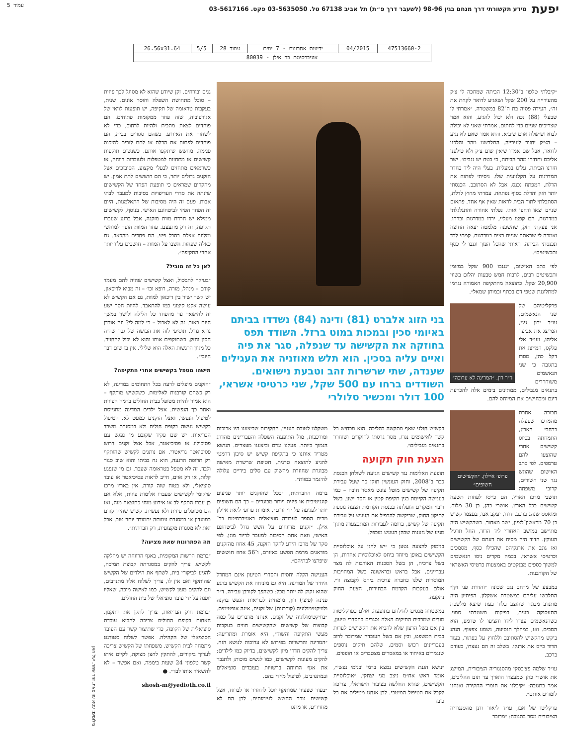יפעת מידע תקשורתי דרך מנחם בגין 98-96 (לשעבר דרך פ״ת) תל אביב 67138 טל. 03-5635050 פקס. 03-5617166
עמוד 5
| 47513660-2 | 04/2015 | ידיעות אחרונות - 7 ימים | עמוד 28 | 5/5 | 26.56x31.64 |
| אוניברסיטת בר אילן - 80039 | | | | | |
״קיבלתי טלפון ב־12:30 הביתה שמחכה לי צ׳ק מהעירייה על 200 שקל ושאגיע לדואר לקחת את זה״, העידה פסיה בת ה־82 במשטרה. ״אמרתי לו שבעלי (88) נכה ולא יכול להגיע, והוא אמר שצריכים שניים כדי לחתום. אמרתי שאני לא יכולה לבוא ושישלח אדם שיביא. והוא אמר שאם לא נגיע – הצ׳ק יחזור לעירייה. התלבשנו מהר והלכנו לדואר, אבל שם אמרו ש׳אין שום צ׳ק ולא טילפנו אליכם ותחזרו מהר הביתה, כי בטח יש גנבים׳. ישר חזרנו הביתה. עלינו במעלית. בעלי היה ליד בחדר המדרגות על הקלנועית שלו. ניסיתי לפתוח את הדלת, המפתח נכנס, אבל לא הסתובב. הכנסתי יותר חזק והדלת בסוף נפתחה. עמדתי מחוץ לדלת, הסתכלתי לתוך הבית לראות שאין אף אחד. פתאום שניים יצאו ודחפו אותי. נפלתי אחורה והתגלגלתי במדרגות. הם קפצו מעליי, ירדו במדרגות וברחו. אני צעקתי חזק, שהשכנה מלמטה יצאה החוצה ואמרה לי שראתה שניים רצים במדרגות. קמתי לבד ונכנסתי הביתה. ראיתי שהכל הפוך וגנבו לי כסף ותכשיטים״.
לפי כתב האישום, ״נגנבו 900 שקל במזומן ותכשיטים רבים, לרבות חמש טבעות יהלום בשווי 20,900 שקל. כתוצאה מהתקיפה האמורה נגרמו למתלוננת שטפי דם בכתף ובמותן שמאל״.
ד״ר רון. ״המדינה לא ערוכה״
פרקליטיהם של שני הנאשמים, עו״ד ירון גיגי, המייצג את אביער אליהו, ועו״ד אלי פלקס, המייצג את דקל כהן, מסרו בתגובה כי שני הנאשמים משוחררים בתנאים מגבילים, ממתינים בימים אלה להכרעת דינם ומכחישים את המיוחס להם.
פרופ׳ איילון. ״הקשישים חשופים״
חבורה אחרת מהמרכז שפעלה ברחבי הארץ, התמחתה בכיוס קשישים אחרי שהוצעו להם טרמפים. לפי כתב האישום שהוגש נגד שני חשודים, קרובי משפחה תושבי מרכז הארץ, הם כייסו לפחות תשעה קשישים בכל הארץ. אושרי כהן, בן 30 מלוד, ומואסס שנהג ברכב. דודו, יעקב אבו, בעצמו קשיש בן 70 מראשון־לציון, ישב מאחור. כשהקשיש היה מתיישב במושב האחורי ליד הדוד, החל תרגיל העוקץ. הדוד היה מסיח את דעתם של הקשישים ואז גונב את ארנקיהם שהכילו כסף, מסמכים וכרטיסי אשראי. בכמה מקרים ניסו הנאשמים למשוך כספים מבנקטים באמצעות כרטיסי האשראי של הקורבנות.
במבצע של מרחב נגב שכונה ״והדרת פני זקן״ התלבשו עליהם במשטרת אשקלון. הפיתיון היה מתנדב מבוגר שהוצב בלוד בעת שיצא מלשכת התעסוקה בעיר, בפיקוח משטרתי סמוי. כשהנאשמים עצרו לידו והציעו לו טרמפ, הוא הסכים. ואז, במהלך הנסיעה, נשמע צפצוף. הנהג ביקש מהקשיש להסתובב וללחוץ על כפתור, בעוד הדוד כייס את ארנקו. בשלב זה הם נעצרו, בעודם ברכב.
עו״ד שלמה פצ׳בסקי מהסנגוריה הציבורית, המייצג את אושרי כהן שמעצרו הוארך עד תום ההליכים, אמר בתגובה: ״קיבלנו את חומרי החקירה ואנחנו לומדים אותם״.
פרקליטו של אבו, עו״ד ליאור רונן מהסנגוריה הציבורית מסר בתגובה: ״מדובר
בני הזוג אלברט (81) ודינה (84) נשדדו בביתם באיומי סכין ובמכות במוט ברזל. השודד תפס בחוזקה את הקשישה עד שנפלה, סגר את פיה ואיים עליה בסכין. הוא תלש מאוזניה את העגילים שענדה, שתי שרשרות זהב וטבעת נישואים. השודדים ברחו עם 500 שקל, שני כרטיסי אשראי, 100 דולר ומכשיר סלולרי
בקשיש חולני שאף מתקשה בהליכה. הוא מכחיש כל קשר לאישומים נגדו, מסר גרסתו לחוקרים ושוחרר בתנאים מגבילים״.
הצעת חוק תקועה
תופעת האלימות נגד קשישים הגיעה לשולחן הכנסת כבר ב־2008, וחוק העונשין תוקן כך שעל עבירת תקיפה של קשישים מוטל עונש מאסר חובה – כמו בענישה הקיימת בגין תקיפת קטין או חסר ישע. בשל ריבוי המקרים הועלתה בכנסת הקודמת הצעה נוספת לתיקון החוק, שביקשה להכפיל את העונש על עבירת תקיפה של קשיש, ברומה לעבירות המתבצעות מתוך מניע של גזענות שבהן העונש מוכפל.
בנימוק להצעה נטען כי ״יש להגן על אוכלוסיית הקשישים באופן מיוחד ביחס לאוכלוסיות אחרות, הן בשל צרכיה, הן בשל הסכנות האורבות לה מצד עבריינים, אבל בראש ובראשונה בשל המחויבות המוסרית שלנו כחברה ערכית ביחס לקבוצה זו״. אולם בעקבות הקדמת הבחירות, הצעת החוק נתקעה.
במשטרה מנסים להילחם בתופעה, אולם בפרקליטות מודים שמרבית התיקים האלה נסגרים בהסדרי טיעון, בין אם בשל הרצון שלא להביא את הקשישים לעדות בבית המשפט, ובין אם בשל העובדה שמדובר לרוב בעבריינים רכוש וסמים, שלהם תיקים נוספים שנגמרים באיחוד או במאסרים מצטברים או חופפים.
״נושא הגנת הקשישים נמצא ברמי ובנימי נפשי״, אומר ראש אח״מ ניצב מני יצחקי. ״אוכלוסיית הקשישים, שהיא החלשה בציבור הישראלי, צריכה לקבל את הטיפול המיטבי. לכן אנחנו מטילים את כל כובד
משקלנו לטובת העניין. החקירות שביצענו היו ארוכות ומורכבות, מול התופעה השפלה והעבריינים מהדרג הנמוך ביותר. פעלנו נגדם וביצענו מעצרים. הנושא מטריד אותנו כי בתקיפת קשיש יש סיכון דרמטי להגיע לתוצאה טרגית. חטיפת שרשרת מאישה מבוגרת שחוזרת מהשוק עם סלים בידיים עלולה להיגמר במוות״.
ברמה החברתית, ״ככל שהזקנים יותר פגיעים קוגניטיבית או פיזית ויותר מבוגרים – כך הם חשופים יותר לפגיעה על ידי זרים״, אומרת פרופ׳ ליאת איילון מבית הספר לעבודה סוציאלית באוניברסיטת בר־אילן. ״זקנים מדווחים על חשש גדול לביטחונם האישי, וזאת אחת הסיבות למעבר לדיור מוגן. לפי סקר של מרכז הידע לחקר הזקנה, 45 אחוז מהזקנים מודאגים מרמת הפשע באזורם, ו־56 אחוז חוששים שיפרצו לבתיהם״.
הענישה הקלה יחסית והסדרי הטיעון אינם המחדל היחיד של המדינה. היא גם מזניחה את הקשיש ברגע שהוא זקוק לה יותר מכל: כשהפך לקורבן עבירה. ד״ר פנינה (פיצי) רון, מומחית לבריאות הנפש בזקנה ולוויקטימולוגיה (קורבנות) של זקנים, אינה אופטימית. ״בוויקטימולוגיה של זקנים, אנחנו מדברים על כמה קבוצות של קשישים שהקשישים חווים בעקבות מעשי התקיפה והשוד״, היא אומרת ומתריעה: ״המדינה והרשויות בפירוש לא ערוכות לנושא הזה. צריך להקים חדרי מיון לקשישים, בדיוק כמו לילדים; להקים מעונות לקשישים, כמו לנשים מוכות; ולתגבר את אגף הרווחה ברשויות בעובדים סוציאלים ובמתנדבים, לטיפול מיידי בהם.
״בעוד שצעיר שמותקף יוכל להחזיר או לברוח, אצל קשישים גובר החשש לעימותים. לכן הם לא מחזירים, או מתגו
ננים ובורחים. זקן שיודע שהוא לא מסוגל לכך פיזית – סובל מתחושת השפלה וחוסר אונים. שנית, בעקבות טראומה של תקיפה, יש תופעות לוואי של אגורפוביה, שזה פחד ממקומות פתוחים. הם פוחדים לצאת מהבית ולהיות לרחוב, כדי לא לשחזר את האירוע. כשהם סגורים בבית, הם פוחדים לפתוח את הדלת או לתת לזרים להיכנס פנימה, מחשש שיתקפו אותם. כשנשים תוקפות קשישים או מתחזות למטפלות ולעובדות רווחה, או כשרמאים מתחזים לבעלי מקצוע, הסיבוכים אצל הזקנים גדולים יותר, כי הם חוששים לתת אמון. יש מחקרים שמראים כי תופעת הפחד של הקשישים שינתה את סדרי העדיפויות בסיבות למעבר לבתי אבות. פעם זה היה מסיבות של התאלמנות, היום זה הפחד הפיזי לביטחונם האישי. בנוסף, לקשישים ממילא יש חרדת מוות מזקנה, אבל ברגע שעברו תקיפה, זה רק מתעצם. פחד המוות הופך למוחשי ומלווה אצלם בסבל פיזי. הם פחדים מהכאב. גם כאלה שפחות חשבו על המוות – חושבים עליו יותר אחרי התקיפה״.
לאן כל זה מוביל?
״בעיקר לתסכול, ואצל קשישים שהיה להם מעמד קודם – מנהל, מורה, רופא וכו׳ – זה מביא לדיכאון. יש קשר ישיר בין דיכאון למוות, גם אם הקשיש לא עושה אקט קיצוני כמו להתאבד. להיות חסר ישע זה להישאר ער מהפחד כל הלילה ולישון במשך היום באור. זה לא לאכול – כי למה לי? וזה אובדן נורא גדול. תוסיפי לזה את הבושה של גבר שהיה חסון וחזק, כשתוקפים אותו והוא לא יכול להחזיר. כל מגוון הרגשות האלה הוא שלילי. אין בו שום דבר חיובי״.
מישהו מטפל בקשישים אחרי התקיפה?
״הזקנים מופלים לרעה בכל התחומים במדינה, לא רק כשהם קורבנות לאלימות. כשקשיש מותקף – הוא אמור להיות מטופל בבית החולים ברמה הפיזית ואחר כך הנפשית. אצל ילדים המדינה מתגייסת לטיפול הנפשי, ואצל הזקנים כמעט לא. הטיפול בקשיש נעשה בקופת חולים ולא במסגרת משרד הבריאות. יש שם פקיד שקובע מי נפגש עם פסיכולוג או פסיכיאטר, אבל אצל זקנים דרוש פסיכיאטר גריאטרי. אם נותנים לקשיש שהותקף רק תרופת הרגעה, הוא נח בביתו והוא שוב סגור ולבד. זה לא מטפל בטראומה שעבר. גם מי שנפגע קלות, או רק אוים, חייב לראות פסיכיאטר או עובד סוציאלי, ולא בטוח שזה קורה. אין בארץ מרכז שיקומי לקשישים שעברו אלימות פיזית, אלא אם כן עברו התקף לב או אירוע מוחי כתוצאה מזה, ואז הם מטופלים פיזית ולא נפשית. קשיש שהיה קודם במועדון או במסגרת עמותה יתמודד יותר טוב. אבל זאת לא מסגרת מקצועית, רק חברתית״.
מה הפתרונות שאת מציעה?
״ברמת הרשות המקומית, באגף הרווחה יש מחלקה לקשיש. צריך להקים במסגרתה קבוצת תמיכה, להגיע לביקורי בית, לשתף את הילדים של הקשיש שהותקף ואם אין לו, צריך לשלוח אליו מתנדבים, וגם להקים מעון לקשיש, כמו לאישה מוכה, שאליו יופנה על ידי עובד סוציאלי של בית החולים.
״ברמת חוק הבריאות, צריך לתקן את התקנון. האחות בקופת החולים צריכה להביא עובדת סוציאלית של הקופה, כדי שתיצור קשר עם העובד הסוציאלי של הקהילה. אפשר לשלוח סטודנט מתמחה לבית הקשיש. משפחתו של הקשיש צריכה לערוך ביקורים, להתקין לחצן מצוקה, לקיים איתו קשר טלפוני 24 שעות ביממה. ואם אפשר – לא להשאיר אותו לבד״. ●
shosh-m@yedioth.co.il
צילומים: עטא עוויסאת, זהר שחר, יעל האן